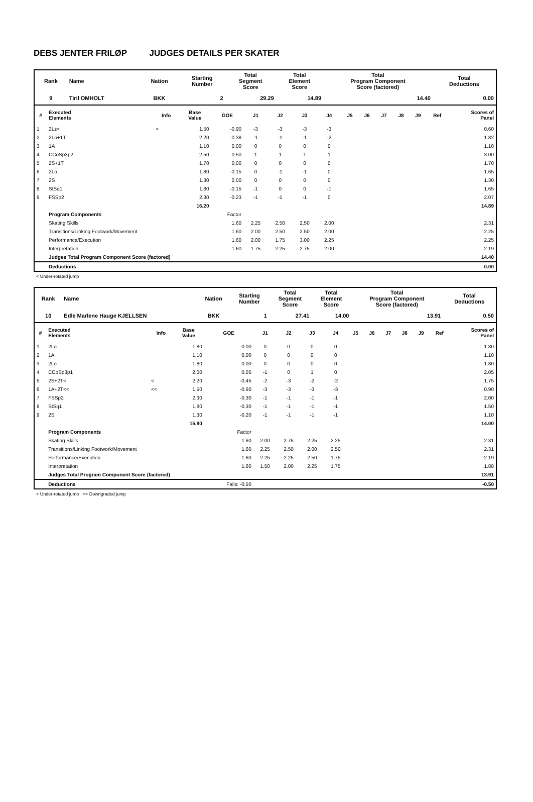DEBS JENTER FRILØP JUDGES DETAILS PER SKATER
| Rank | Name | Nation | Starting Number | Total Segment Score | Total Element Score | Total Program Component Score (factored) | Total Deductions |
| --- | --- | --- | --- | --- | --- | --- | --- |
| 9 | Tiril OMHOLT | BKK | 2 | 29.29 | 14.89 | 14.40 | 0.00 |
| # | Executed Elements | Info | Base Value | GOE | J1 | J2 | J3 | J4 | J5 | J6 | J7 | J8 | J9 | Ref | Scores of Panel |
| --- | --- | --- | --- | --- | --- | --- | --- | --- | --- | --- | --- | --- | --- | --- | --- |
| 1 | 2Lz< | < | 1.50 | -0.90 | -3 | -3 | -3 | -3 | | | | | | | 0.60 |
| 2 | 2Lo+1T | | 2.20 | -0.38 | -1 | -1 | -1 | -2 | | | | | | | 1.82 |
| 3 | 1A | | 1.10 | 0.00 | 0 | 0 | 0 | 0 | | | | | | | 1.10 |
| 4 | CCoSp3p2 | | 2.50 | 0.50 | 1 | 1 | 1 | 1 | | | | | | | 3.00 |
| 5 | 2S+1T | | 1.70 | 0.00 | 0 | 0 | 0 | 0 | | | | | | | 1.70 |
| 6 | 2Lo | | 1.80 | -0.15 | 0 | -1 | -1 | 0 | | | | | | | 1.65 |
| 7 | 2S | | 1.30 | 0.00 | 0 | 0 | 0 | 0 | | | | | | | 1.30 |
| 8 | StSq1 | | 1.80 | -0.15 | -1 | 0 | 0 | -1 | | | | | | | 1.65 |
| 9 | FSSp2 | | 2.30 | -0.23 | -1 | -1 | -1 | 0 | | | | | | | 2.07 |
| | | | 16.20 | | | | | | | | | | | | 14.89 |
| | Program Components | | | Factor | | | | | | | | | | | |
| | Skating Skills | | | 1.60 | 2.25 | 2.50 | 2.50 | 2.00 | | | | | | | 2.31 |
| | Transitions/Linking Footwork/Movement | | | 1.60 | 2.00 | 2.50 | 2.50 | 2.00 | | | | | | | 2.25 |
| | Performance/Execution | | | 1.60 | 2.00 | 1.75 | 3.00 | 2.25 | | | | | | | 2.25 |
| | Interpretation | | | 1.60 | 1.75 | 2.25 | 2.75 | 2.00 | | | | | | | 2.19 |
| | Judges Total Program Component Score (factored) | | | | | | | | | | | | | | 14.40 |
| | Deductions | | | | | | | | | | | | | | 0.00 |
< Under-rotated jump
| Rank | Name | Nation | Starting Number | Total Segment Score | Total Element Score | Total Program Component Score (factored) | Total Deductions |
| --- | --- | --- | --- | --- | --- | --- | --- |
| 10 | Edle Marlene Hauge KJELLSEN | BKK | 1 | 27.41 | 14.00 | 13.91 | 0.50 |
| # | Executed Elements | Info | Base Value | GOE | J1 | J2 | J3 | J4 | J5 | J6 | J7 | J8 | J9 | Ref | Scores of Panel |
| --- | --- | --- | --- | --- | --- | --- | --- | --- | --- | --- | --- | --- | --- | --- | --- |
| 1 | 2Lo | | 1.80 | 0.00 | 0 | 0 | 0 | 0 | | | | | | | 1.80 |
| 2 | 1A | | 1.10 | 0.00 | 0 | 0 | 0 | 0 | | | | | | | 1.10 |
| 3 | 2Lo | | 1.80 | 0.00 | 0 | 0 | 0 | 0 | | | | | | | 1.80 |
| 4 | CCoSp3p1 | | 2.00 | 0.05 | -1 | 0 | 1 | 0 | | | | | | | 2.05 |
| 5 | 2S+2T< | < | 2.20 | -0.45 | -2 | -3 | -2 | -2 | | | | | | | 1.75 |
| 6 | 1A+2T<< | << | 1.50 | -0.60 | -3 | -3 | -3 | -3 | | | | | | | 0.90 |
| 7 | FSSp2 | | 2.30 | -0.30 | -1 | -1 | -1 | -1 | | | | | | | 2.00 |
| 8 | StSq1 | | 1.80 | -0.30 | -1 | -1 | -1 | -1 | | | | | | | 1.50 |
| 9 | 2S | | 1.30 | -0.20 | -1 | -1 | -1 | -1 | | | | | | | 1.10 |
| | | | 15.80 | | | | | | | | | | | | 14.00 |
| | Program Components | | | Factor | | | | | | | | | | | |
| | Skating Skills | | | 1.60 | 2.00 | 2.75 | 2.25 | 2.25 | | | | | | | 2.31 |
| | Transitions/Linking Footwork/Movement | | | 1.60 | 2.25 | 2.50 | 2.00 | 2.50 | | | | | | | 2.31 |
| | Performance/Execution | | | 1.60 | 2.25 | 2.25 | 2.50 | 1.75 | | | | | | | 2.19 |
| | Interpretation | | | 1.60 | 1.50 | 2.00 | 2.25 | 1.75 | | | | | | | 1.88 |
| | Judges Total Program Component Score (factored) | | | | | | | | | | | | | | 13.91 |
| | Deductions | | | Falls: -0.50 | | | | | | | | | | | -0.50 |
< Under-rotated jump << Downgraded jump